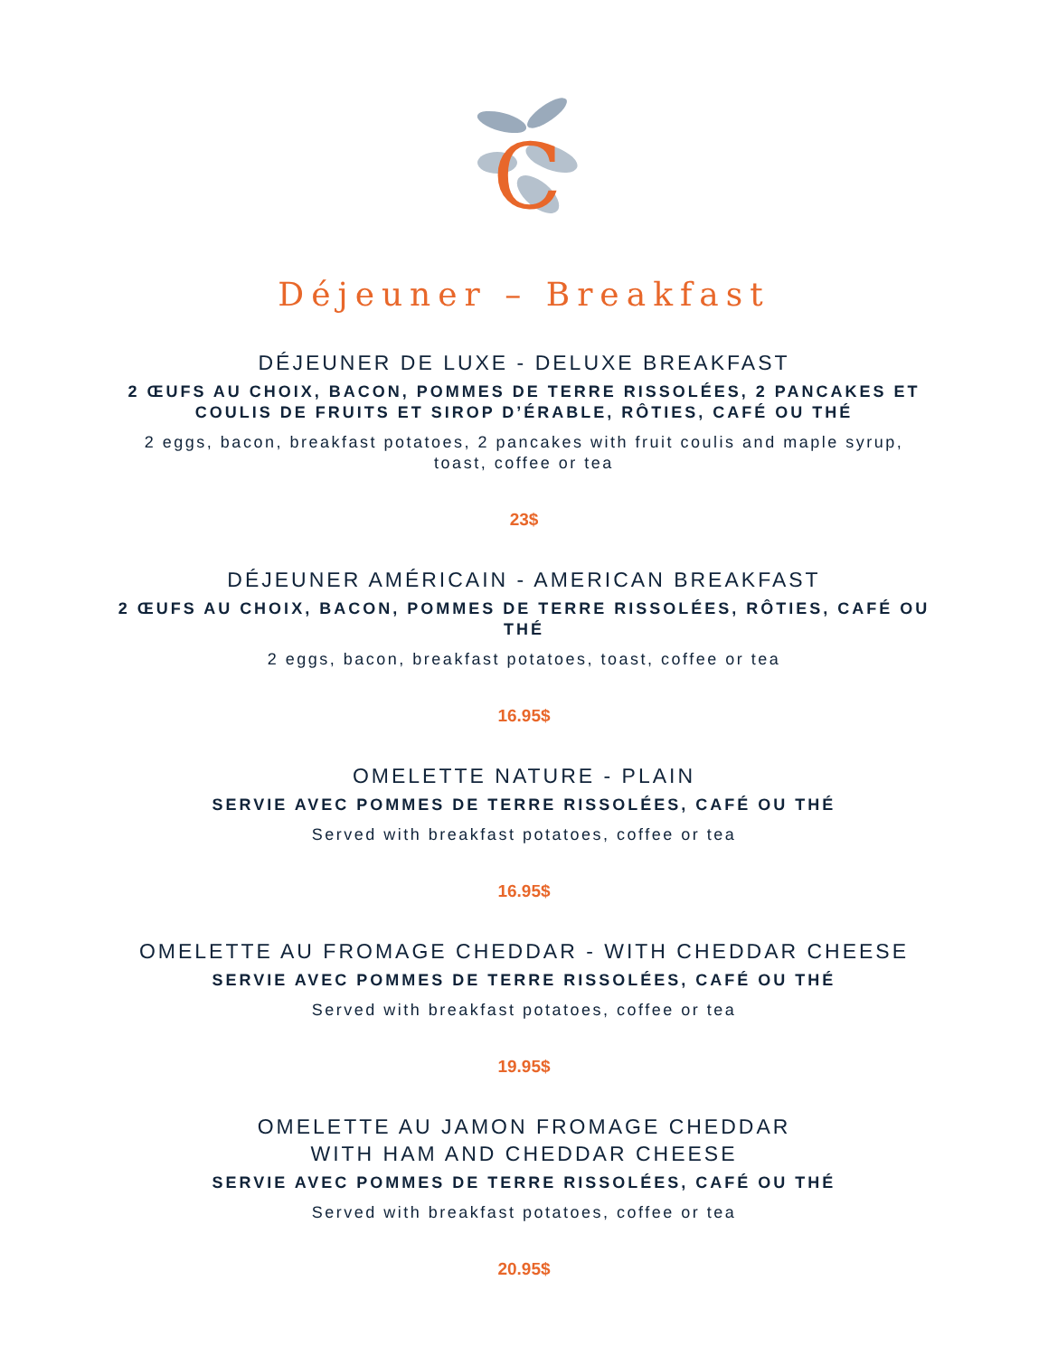C
Déjeuner – Breakfast
DÉJEUNER DE LUXE - DELUXE BREAKFAST
2 ŒUFS AU CHOIX, BACON, POMMES DE TERRE RISSOLÉES, 2 PANCAKES ET COULIS DE FRUITS ET SIROP D’ÉRABLE, RÔTIES, CAFÉ OU THÉ
2 eggs, bacon, breakfast potatoes, 2 pancakes with fruit coulis and maple syrup, toast, coffee or tea
23$
DÉJEUNER AMÉRICAIN - AMERICAN BREAKFAST
2 ŒUFS AU CHOIX, BACON, POMMES DE TERRE RISSOLÉES, RÔTIES, CAFÉ OU THÉ
2 eggs, bacon, breakfast potatoes, toast, coffee or tea
16.95$
OMELETTE NATURE - PLAIN
SERVIE AVEC POMMES DE TERRE RISSOLÉES, CAFÉ OU THÉ
Served with breakfast potatoes, coffee or tea
16.95$
OMELETTE AU FROMAGE CHEDDAR - WITH CHEDDAR CHEESE
SERVIE AVEC POMMES DE TERRE RISSOLÉES, CAFÉ OU THÉ
Served with breakfast potatoes, coffee or tea
19.95$
OMELETTE AU JAMON FROMAGE CHEDDAR
WITH HAM AND CHEDDAR CHEESE
SERVIE AVEC POMMES DE TERRE RISSOLÉES, CAFÉ OU THÉ
Served with breakfast potatoes, coffee or tea
20.95$